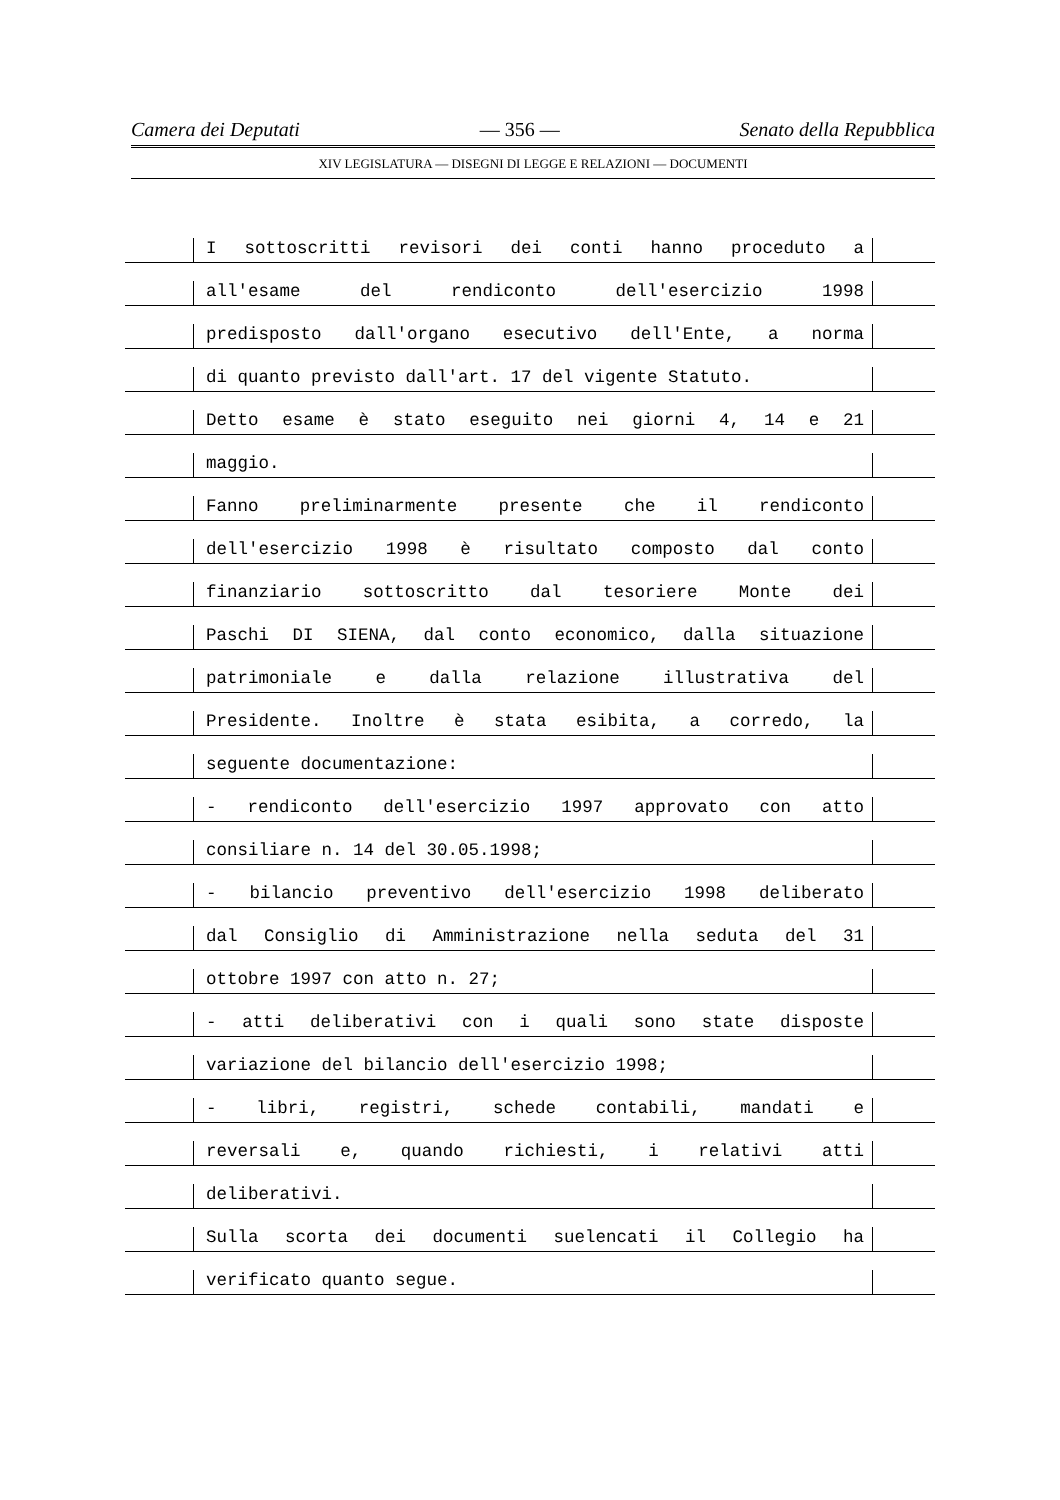Camera dei Deputati — 356 — Senato della Repubblica
XIV LEGISLATURA — DISEGNI DI LEGGE E RELAZIONI — DOCUMENTI
I sottoscritti revisori dei conti hanno proceduto a
all'esame del rendiconto dell'esercizio 1998
predisposto dall'organo esecutivo dell'Ente, a norma
di quanto previsto dall'art. 17 del vigente Statuto.
Detto esame è stato eseguito nei giorni 4, 14 e 21
maggio.
Fanno preliminarmente presente che il rendiconto
dell'esercizio 1998 è risultato composto dal conto
finanziario sottoscritto dal tesoriere Monte dei
Paschi DI SIENA, dal conto economico, dalla situazione
patrimoniale e dalla relazione illustrativa del
Presidente. Inoltre è stata esibita, a corredo, la
seguente documentazione:
- rendiconto dell'esercizio 1997 approvato con atto
consiliare n. 14 del 30.05.1998;
- bilancio preventivo dell'esercizio 1998 deliberato
dal Consiglio di Amministrazione nella seduta del 31
ottobre 1997 con atto n. 27;
- atti deliberativi con i quali sono state disposte
variazione del bilancio dell'esercizio 1998;
- libri, registri, schede contabili, mandati e
reversali e, quando richiesti, i relativi atti
deliberativi.
Sulla scorta dei documenti suelencati il Collegio ha
verificato quanto segue.